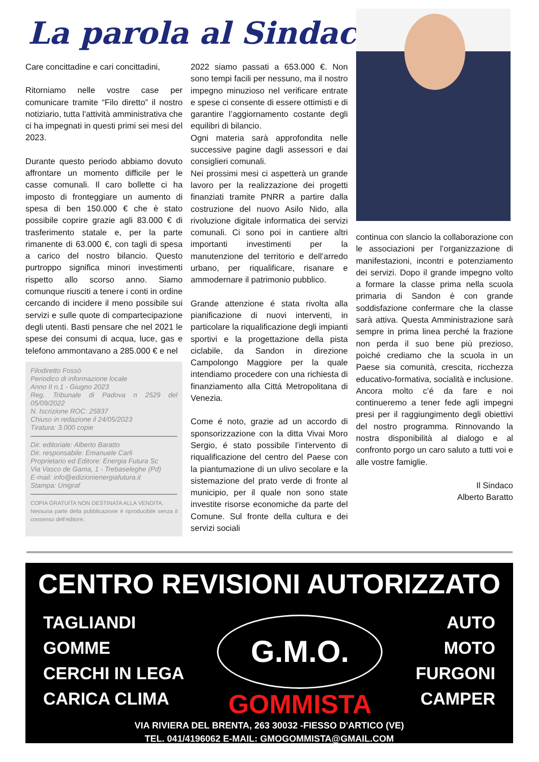La parola al Sindaco
Care concittadine e cari concittadini,
Ritorniamo nelle vostre case per comunicare tramite “Filo diretto” il nostro notiziario, tutta l’attività amministrativa che ci ha impegnati in questi primi sei mesi del 2023.
Durante questo periodo abbiamo dovuto affrontare un momento difficile per le casse comunali. Il caro bollette ci ha imposto di fronteggiare un aumento di spesa di ben 150.000 € che è stato possibile coprire grazie agli 83.000 € di trasferimento statale e, per la parte rimanente di 63.000 €, con tagli di spesa a carico del nostro bilancio. Questo purtroppo significa minori investimenti rispetto allo scorso anno. Siamo comunque riusciti a tenere i conti in ordine cercando di incidere il meno possibile sui servizi e sulle quote di compartecipazione degli utenti. Basti pensare che nel 2021 le spese dei consumi di acqua, luce, gas e telefono ammontavano a 285.000 € e nel
Filodiretto Fossò
Periodico di informazione locale
Anno II n.1 - Giugno 2023
Reg. Tribunale di Padova n 2529 del 05/09/2022
N. Iscrizione ROC: 25837
Chiuso in redazione il 24/05/2023
Tiratura: 3.000 copie
Dir. editoriale: Alberto Baratto
Dir. responsabile: Emanuele Carli
Proprietario ed Editore: Energia Futura Sc
Via Vasco de Gama, 1 - Trebaseleghe (Pd)
E-mail: info@edizionienergiafutura.it
Stampa: Unigraf
COPIA GRATUITA NON DESTINATA ALLA VENDITA.
Nessuna parte della pubblicazione è riproducibile senza il consenso dell’editore.
2022 siamo passati a 653.000 €. Non sono tempi facili per nessuno, ma il nostro impegno minuzioso nel verificare entrate e spese ci consente di essere ottimisti e di garantire l’aggiornamento costante degli equilibri di bilancio.
Ogni materia sarà approfondita nelle successive pagine dagli assessori e dai consiglieri comunali.
Nei prossimi mesi ci aspetterà un grande lavoro per la realizzazione dei progetti finanziati tramite PNRR a partire dalla costruzione del nuovo Asilo Nido, alla rivoluzione digitale informatica dei servizi comunali. Ci sono poi in cantiere altri importanti investimenti per la manutenzione del territorio e dell’arredo urbano, per riqualificare, risanare e ammodernare il patrimonio pubblico.
Grande attenzione é stata rivolta alla pianificazione di nuovi interventi, in particolare la riqualificazione degli impianti sportivi e la progettazione della pista ciclabile, da Sandon in direzione Campolongo Maggiore per la quale intendiamo procedere con una richiesta di finanziamento alla Cittá Metropolitana di Venezia.
Come é noto, grazie ad un accordo di sponsorizzazione con la ditta Vivai Moro Sergio, é stato possibile l’intervento di riqualificazione del centro del Paese con la piantumazione di un ulivo secolare e la sistemazione del prato verde di fronte al municipio, per il quale non sono state investite risorse economiche da parte del Comune. Sul fronte della cultura e dei servizi sociali
continua con slancio la collaborazione con le associazioni per l’organizzazione di manifestazioni, incontri e potenziamento dei servizi. Dopo il grande impegno volto a formare la classe prima nella scuola primaria di Sandon è con grande soddisfazione confermare che la classe sarà attiva. Questa Amministrazione sarà sempre in prima linea perché la frazione non perda il suo bene più prezioso, poiché crediamo che la scuola in un Paese sia comunità, crescita, ricchezza educativo-formativa, socialità e inclusione. Ancora molto c’é da fare e noi continueremo a tener fede agli impegni presi per il raggiungimento degli obiettivi del nostro programma. Rinnovando la nostra disponibilità al dialogo e al confronto porgo un caro saluto a tutti voi e alle vostre famiglie.
Il Sindaco
Alberto Baratto
CENTRO REVISIONI AUTORIZZATO
TAGLIANDI
GOMME
CERCHI IN LEGA
CARICA CLIMA
G.M.O.
GOMMISTA
AUTO
MOTO
FURGONI
CAMPER
VIA RIVIERA DEL BRENTA, 263 30032 -FIESSO D'ARTICO (VE)
TEL. 041/4196062 E-MAIL: GMOGOMMISTA@GMAIL.COM